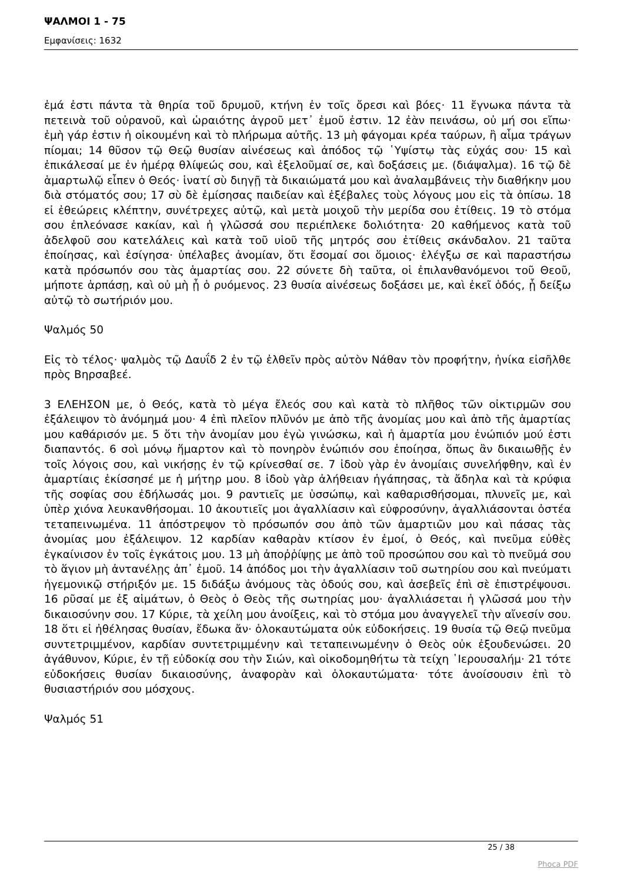ΨΑΛΜΟΙ 1 - 75
Εμφανίσεις: 1632
ἐμά ἐστι πάντα τὰ θηρία τοῦ δρυμοῦ, κτήνη ἐν τοῖς ὄρεσι καὶ βόες· 11 ἔγνωκα πάντα τὰ πετεινὰ τοῦ οὐρανοῦ, καὶ ὡραιότης ἀγροῦ μετ᾿ ἐμοῦ ἐστιν. 12 ἐὰν πεινάσω, οὐ μή σοι εἴπω· ἐμὴ γάρ ἐστιν ἡ οἰκουμένη καὶ τὸ πλήρωμα αὐτῆς. 13 μὴ φάγομαι κρέα ταύρων, ἢ αἷμα τράγων πίομαι; 14 θῦσον τῷ Θεῷ θυσίαν αἰνέσεως καὶ ἀπόδος τῷ ῾Υψίστῳ τὰς εὐχάς σου· 15 καὶ ἐπικάλεσαί με ἐν ἡμέρᾳ θλίψεώς σου, καὶ ἐξελοῦμαί σε, καὶ δοξάσεις με. (διάψαλμα). 16 τῷ δὲ ἁμαρτωλῷ εἶπεν ὁ Θεός· ἱνατί σὺ διηγῇ τὰ δικαιώματά μου καὶ ἀναλαμβάνεις τὴν διαθήκην μου διὰ στόματός σου; 17 σὺ δὲ ἐμίσησας παιδείαν καὶ ἐξέβαλες τοὺς λόγους μου εἰς τὰ ὀπίσω. 18 εἰ ἐθεώρεις κλέπτην, συνέτρεχες αὐτῷ, καὶ μετὰ μοιχοῦ τὴν μερίδα σου ἐτίθεις. 19 τὸ στόμα σου ἐπλεόνασε κακίαν, καὶ ἡ γλῶσσά σου περιέπλεκε δολιότητα· 20 καθήμενος κατὰ τοῦ ἀδελφοῦ σου κατελάλεις καὶ κατὰ τοῦ υἱοῦ τῆς μητρός σου ἐτίθεις σκάνδαλον. 21 ταῦτα ἐποίησας, καὶ ἐσίγησα· ὑπέλαβες ἀνομίαν, ὅτι ἔσομαί σοι ὅμοιος· ἐλέγξω σε καὶ παραστήσω κατὰ πρόσωπόν σου τὰς ἁμαρτίας σου. 22 σύνετε δὴ ταῦτα, οἱ ἐπιλανθανόμενοι τοῦ Θεοῦ, μήποτε ἁρπάσῃ, καὶ οὐ μὴ ᾖ ὁ ρυόμενος. 23 θυσία αἰνέσεως δοξάσει με, καὶ ἐκεῖ ὁδός, ᾗ δείξω αὐτῷ τὸ σωτήριόν μου.
Ψαλμός 50
Εἰς τὸ τέλος· ψαλμὸς τῷ Δαυΐδ 2 ἐν τῷ ἐλθεῖν πρὸς αὐτὸν Νάθαν τὸν προφήτην, ἡνίκα εἰσῆλθε πρὸς Βηρσαβεέ.
3 ΕΛΕΗΣΟΝ με, ὁ Θεός, κατὰ τὸ μέγα ἔλεός σου καὶ κατὰ τὸ πλῆθος τῶν οἰκτιρμῶν σου ἐξάλειψον τὸ ἀνόμημά μου· 4 ἐπὶ πλεῖον πλῦνόν με ἀπὸ τῆς ἀνομίας μου καὶ ἀπὸ τῆς ἁμαρτίας μου καθάρισόν με. 5 ὅτι τὴν ἀνομίαν μου ἐγὼ γινώσκω, καὶ ἡ ἁμαρτία μου ἐνώπιόν μού ἐστι διαπαντός. 6 σοὶ μόνῳ ἥμαρτον καὶ τὸ πονηρὸν ἐνώπιόν σου ἐποίησα, ὅπως ἂν δικαιωθῇς ἐν τοῖς λόγοις σου, καὶ νικήσῃς ἐν τῷ κρίνεσθαί σε. 7 ἰδοὺ γὰρ ἐν ἀνομίαις συνελήφθην, καὶ ἐν ἁμαρτίαις ἐκίσσησέ με ἡ μήτηρ μου. 8 ἰδοὺ γὰρ ἀλήθειαν ἠγάπησας, τὰ ἄδηλα καὶ τὰ κρύφια τῆς σοφίας σου ἐδήλωσάς μοι. 9 ραντιεῖς με ὑσσώπῳ, καὶ καθαρισθήσομαι, πλυνεῖς με, καὶ ὑπὲρ χιόνα λευκανθήσομαι. 10 ἀκουτιεῖς μοι ἀγαλλίασιν καὶ εὐφροσύνην, ἀγαλλιάσονται ὀστέα τεταπεινωμένα. 11 ἀπόστρεψον τὸ πρόσωπόν σου ἀπὸ τῶν ἁμαρτιῶν μου καὶ πάσας τὰς ἀνομίας μου ἐξάλειψον. 12 καρδίαν καθαρὰν κτίσον ἐν ἐμοί, ὁ Θεός, καὶ πνεῦμα εὐθὲς ἐγκαίνισον ἐν τοῖς ἐγκάτοις μου. 13 μὴ ἀποῤῥίψῃς με ἀπὸ τοῦ προσώπου σου καὶ τὸ πνεῦμά σου τὸ ἅγιον μὴ ἀντανέλῃς ἀπ᾿ ἐμοῦ. 14 ἀπόδος μοι τὴν ἀγαλλίασιν τοῦ σωτηρίου σου καὶ πνεύματι ἡγεμονικῷ στήριξόν με. 15 διδάξω ἀνόμους τὰς ὁδούς σου, καὶ ἀσεβεῖς ἐπὶ σὲ ἐπιστρέψουσι. 16 ρῦσαί με ἐξ αἱμάτων, ὁ Θεὸς ὁ Θεὸς τῆς σωτηρίας μου· ἀγαλλιάσεται ἡ γλῶσσά μου τὴν δικαιοσύνην σου. 17 Κύριε, τὰ χείλη μου ἀνοίξεις, καὶ τὸ στόμα μου ἀναγγελεῖ τὴν αἴνεσίν σου. 18 ὅτι εἰ ἠθέλησας θυσίαν, ἔδωκα ἄν· ὁλοκαυτώματα οὐκ εὐδοκήσεις. 19 θυσία τῷ Θεῷ πνεῦμα συντετριμμένον, καρδίαν συντετριμμένην καὶ τεταπεινωμένην ὁ Θεὸς οὐκ ἐξουδενώσει. 20 ἀγάθυνον, Κύριε, ἐν τῇ εὐδοκίᾳ σου τὴν Σιών, καὶ οἰκοδομηθήτω τὰ τείχη ῾Ιερουσαλήμ· 21 τότε εὐδοκήσεις θυσίαν δικαιοσύνης, ἀναφορὰν καὶ ὁλοκαυτώματα· τότε ἀνοίσουσιν ἐπὶ τὸ θυσιαστήριόν σου μόσχους.
Ψαλμός 51
25 / 38
Phoca PDF